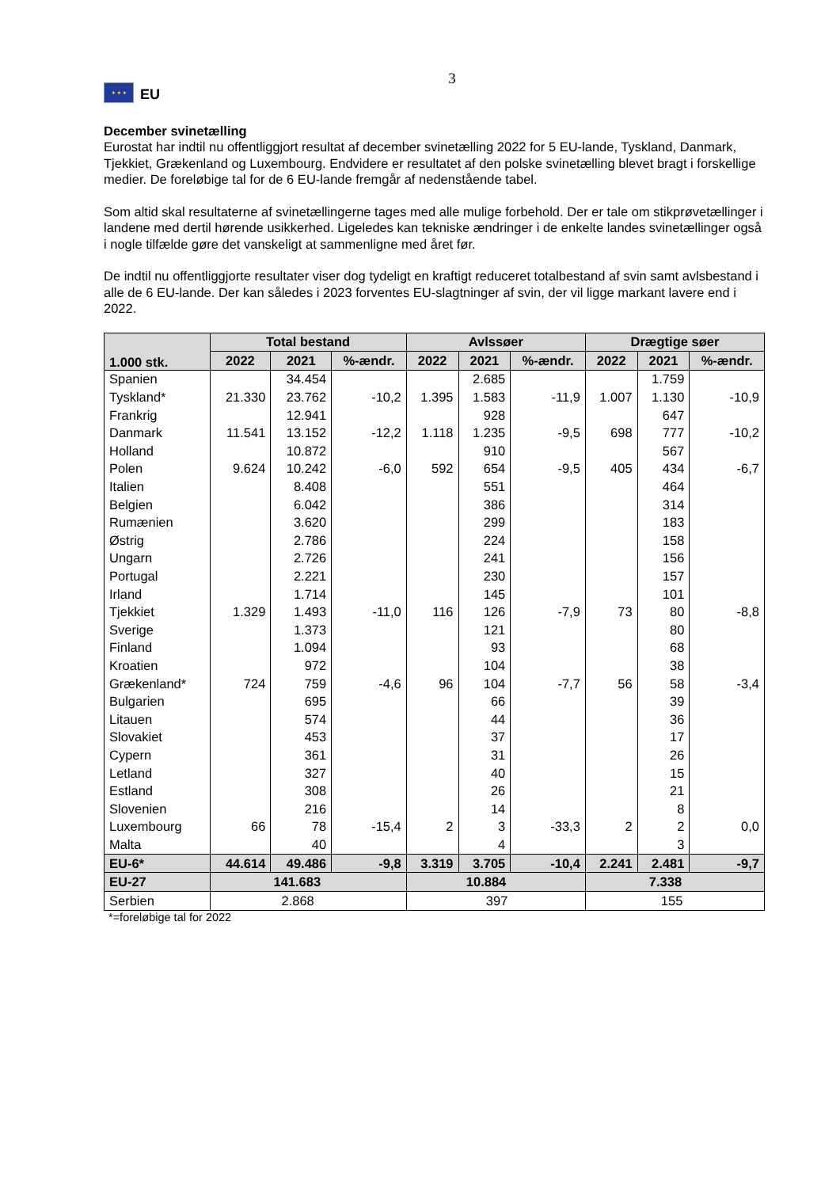3
✦✦✦
EU
December svinetælling
Eurostat har indtil nu offentliggjort resultat af december svinetælling 2022 for 5 EU-lande, Tyskland, Danmark, Tjekkiet, Grækenland og Luxembourg. Endvidere er resultatet af den polske svinetælling blevet bragt i forskellige medier. De foreløbige tal for de 6 EU-lande fremgår af nedenstående tabel.
Som altid skal resultaterne af svinetællingerne tages med alle mulige forbehold. Der er tale om stikprøvetællinger i landene med dertil hørende usikkerhed. Ligeledes kan tekniske ændringer i de enkelte landes svinetællinger også i nogle tilfælde gøre det vanskeligt at sammenligne med året før.
De indtil nu offentliggjorte resultater viser dog tydeligt en kraftigt reduceret totalbestand af svin samt avlsbestand i alle de 6 EU-lande. Der kan således i 2023 forventes EU-slagtninger af svin, der vil ligge markant lavere end i 2022.
| 1.000 stk. | Total bestand | | | Avlssøer | | | Drægtige søer | | |
| --- | --- | --- | --- | --- | --- | --- | --- | --- | --- |
| | 2022 | 2021 | %-ændr. | 2022 | 2021 | %-ændr. | 2022 | 2021 | %-ændr. |
| Spanien | | 34.454 | | | 2.685 | | | 1.759 | |
| Tyskland* | 21.330 | 23.762 | -10,2 | 1.395 | 1.583 | -11,9 | 1.007 | 1.130 | -10,9 |
| Frankrig | | 12.941 | | | 928 | | | 647 | |
| Danmark | 11.541 | 13.152 | -12,2 | 1.118 | 1.235 | -9,5 | 698 | 777 | -10,2 |
| Holland | | 10.872 | | | 910 | | | 567 | |
| Polen | 9.624 | 10.242 | -6,0 | 592 | 654 | -9,5 | 405 | 434 | -6,7 |
| Italien | | 8.408 | | | 551 | | | 464 | |
| Belgien | | 6.042 | | | 386 | | | 314 | |
| Rumænien | | 3.620 | | | 299 | | | 183 | |
| Østrig | | 2.786 | | | 224 | | | 158 | |
| Ungarn | | 2.726 | | | 241 | | | 156 | |
| Portugal | | 2.221 | | | 230 | | | 157 | |
| Irland | | 1.714 | | | 145 | | | 101 | |
| Tjekkiet | 1.329 | 1.493 | -11,0 | 116 | 126 | -7,9 | 73 | 80 | -8,8 |
| Sverige | | 1.373 | | | 121 | | | 80 | |
| Finland | | 1.094 | | | 93 | | | 68 | |
| Kroatien | | 972 | | | 104 | | | 38 | |
| Grækenland* | 724 | 759 | -4,6 | 96 | 104 | -7,7 | 56 | 58 | -3,4 |
| Bulgarien | | 695 | | | 66 | | | 39 | |
| Litauen | | 574 | | | 44 | | | 36 | |
| Slovakiet | | 453 | | | 37 | | | 17 | |
| Cypern | | 361 | | | 31 | | | 26 | |
| Letland | | 327 | | | 40 | | | 15 | |
| Estland | | 308 | | | 26 | | | 21 | |
| Slovenien | | 216 | | | 14 | | | 8 | |
| Luxembourg | 66 | 78 | -15,4 | 2 | 3 | -33,3 | 2 | 2 | 0,0 |
| Malta | | 40 | | | 4 | | | 3 | |
| EU-6* | 44.614 | 49.486 | -9,8 | 3.319 | 3.705 | -10,4 | 2.241 | 2.481 | -9,7 |
| EU-27 | 141.683 | | | 10.884 | | | 7.338 | | |
| Serbien | 2.868 | | | 397 | | | 155 | | |
*=foreløbige tal for 2022